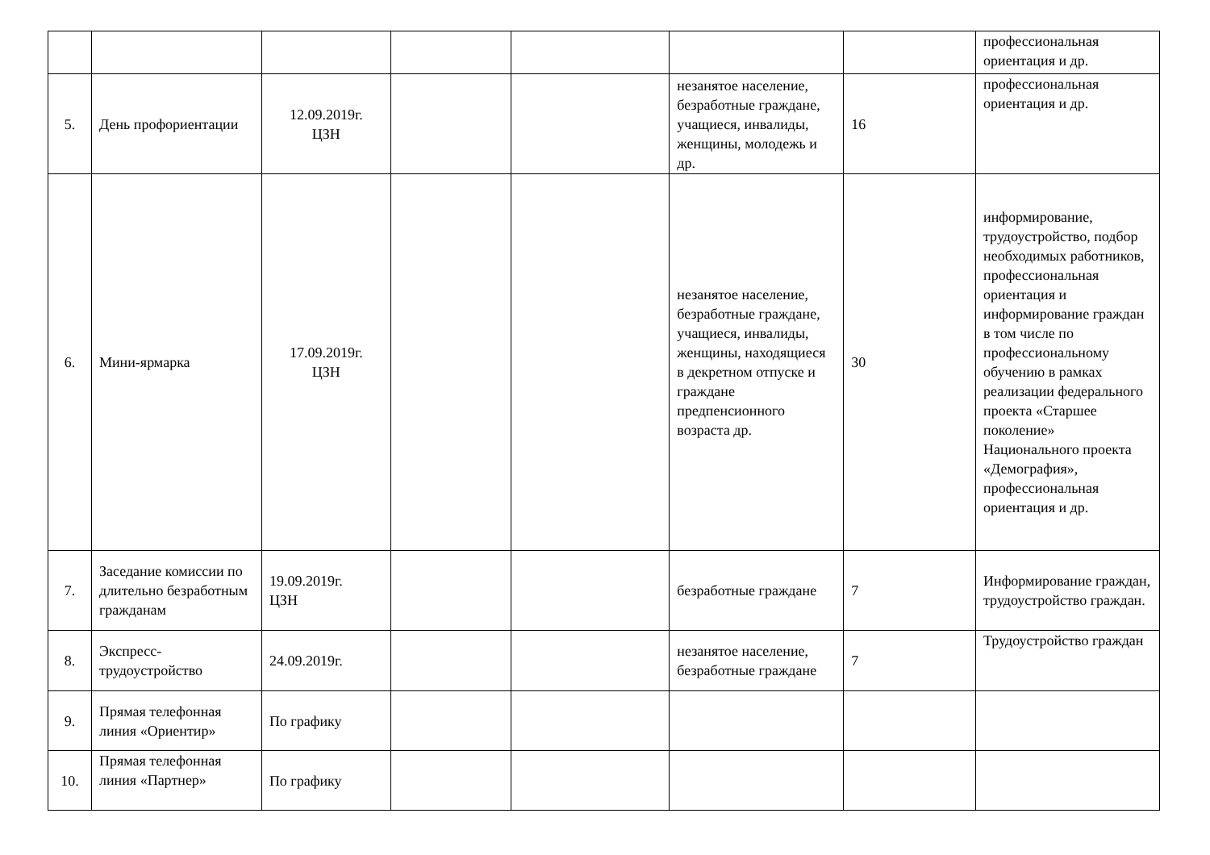| | | | | | | | профессиональная ориентация и др. |
| 5. | День профориентации | 12.09.2019г. ЦЗН | | | незанятое население, безработные граждане, учащиеся, инвалиды, женщины, молодежь и др. | 16 | профессиональная ориентация и др. |
| 6. | Мини-ярмарка | 17.09.2019г. ЦЗН | | | незанятое население, безработные граждане, учащиеся, инвалиды, женщины, находящиеся в декретном отпуске и граждане предпенсионного возраста др. | 30 | информирование, трудоустройство, подбор необходимых работников, профессиональная ориентация и информирование граждан в том числе по профессиональному обучению в рамках реализации федерального проекта «Старшее поколение» Национального проекта «Демография», профессиональная ориентация и др. |
| 7. | Заседание комиссии по длительно безработным гражданам | 19.09.2019г. ЦЗН | | | безработные граждане | 7 | Информирование граждан, трудоустройство граждан. |
| 8. | Экспресс-трудоустройство | 24.09.2019г. | | | незанятое население, безработные граждане | 7 | Трудоустройство граждан |
| 9. | Прямая телефонная линия «Ориентир» | По графику | | | | | |
| 10. | Прямая телефонная линия «Партнер» | По графику | | | | | |